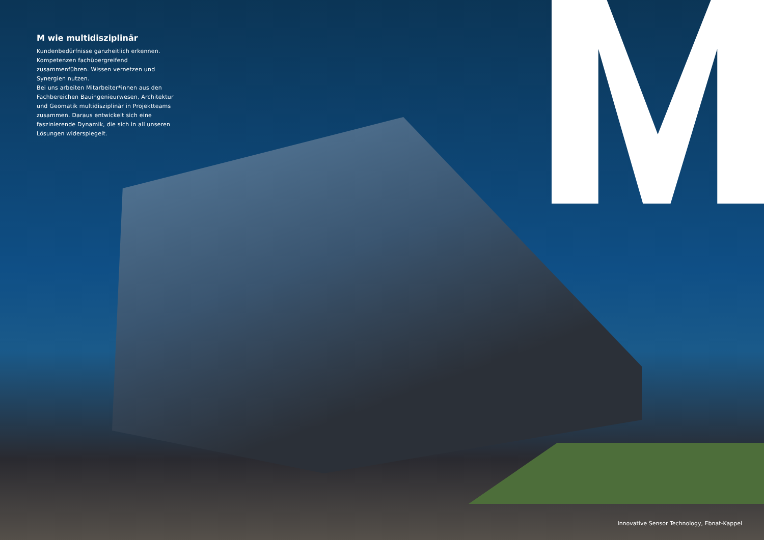M wie multidisziplinär
Kundenbedürfnisse ganzheitlich erkennen. Kompe­tenzen fachübergreifend zusammenführen. Wissen vernetzen und Synergien nutzen.
Bei uns arbeiten Mitarbeiter*innen aus den Fachbe­reichen Bauingenieurwesen, Architektur und Geo­matik multidisziplinär in Projektteams zusammen. Daraus entwickelt sich eine faszinierende Dynamik, die sich in all unseren Lösungen widerspiegelt.
Innovative Sensor Technology, Ebnat-Kappel